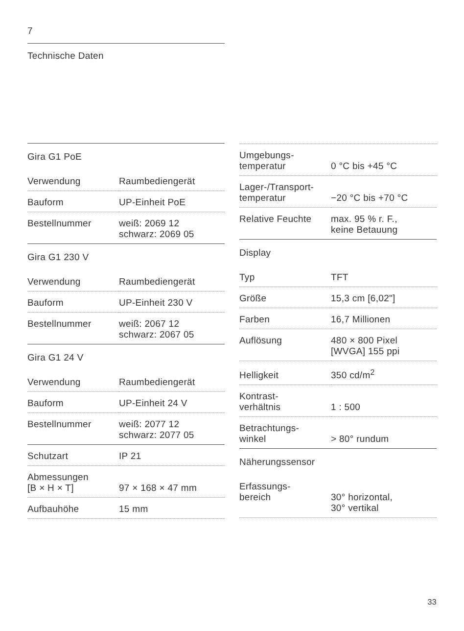7
Technische Daten
| Gira G1 PoE | |
| Verwendung | Raumbediengerät |
| Bauform | UP-Einheit PoE |
| Bestellnummer | weiß: 2069 12 schwarz: 2069 05 |
| Gira G1 230 V | |
| Verwendung | Raumbediengerät |
| Bauform | UP-Einheit 230 V |
| Bestellnummer | weiß: 2067 12 schwarz: 2067 05 |
| Gira G1 24 V | |
| Verwendung | Raumbediengerät |
| Bauform | UP-Einheit 24 V |
| Bestellnummer | weiß: 2077 12 schwarz: 2077 05 |
| Schutzart | IP 21 |
| Abmessungen [B × H × T] | 97 × 168 × 47 mm |
| Aufbauhöhe | 15 mm |
| Umgebungs- temperatur | 0 °C bis +45 °C |
| Lager-/Transport- temperatur | −20 °C bis +70 °C |
| Relative Feuchte | max. 95 % r. F., keine Betauung |
| Display | |
| Typ | TFT |
| Größe | 15,3 cm [6,02"] |
| Farben | 16,7 Millionen |
| Auflösung | 480 × 800 Pixel [WVGA] 155 ppi |
| Helligkeit | 350 cd/m<sup>2</sup> |
| Kontrast- verhältnis | 1 : 500 |
| Betrachtungs- winkel | > 80° rundum |
| Näherungssensor | |
| Erfassungs- bereich | 30° horizontal, 30° vertikal |
33